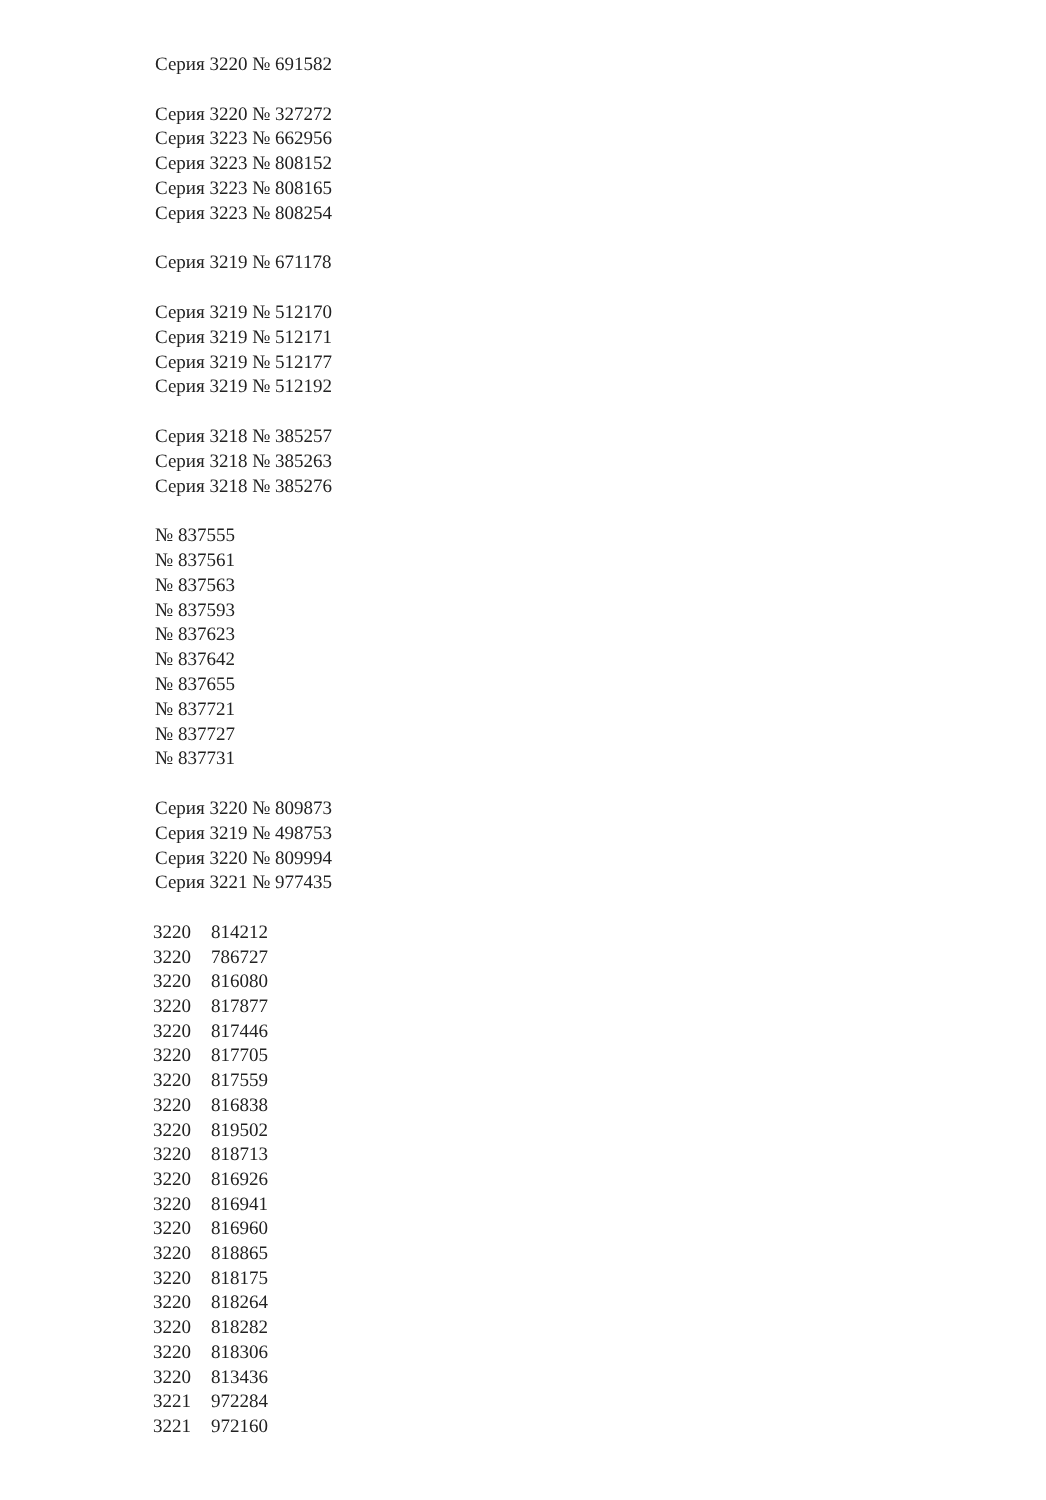Серия 3220 № 691582
Серия 3220 № 327272
Серия 3223 № 662956
Серия 3223 № 808152
Серия 3223 № 808165
Серия 3223 № 808254
Серия 3219 № 671178
Серия 3219 № 512170
Серия 3219 № 512171
Серия 3219 № 512177
Серия 3219 № 512192
Серия 3218 № 385257
Серия 3218 № 385263
Серия 3218 № 385276
№ 837555
№ 837561
№ 837563
№ 837593
№ 837623
№ 837642
№ 837655
№ 837721
№ 837727
№ 837731
Серия 3220 № 809873
Серия 3219 № 498753
Серия 3220 № 809994
Серия 3221 № 977435
| 3220 | 814212 |
| 3220 | 786727 |
| 3220 | 816080 |
| 3220 | 817877 |
| 3220 | 817446 |
| 3220 | 817705 |
| 3220 | 817559 |
| 3220 | 816838 |
| 3220 | 819502 |
| 3220 | 818713 |
| 3220 | 816926 |
| 3220 | 816941 |
| 3220 | 816960 |
| 3220 | 818865 |
| 3220 | 818175 |
| 3220 | 818264 |
| 3220 | 818282 |
| 3220 | 818306 |
| 3220 | 813436 |
| 3221 | 972284 |
| 3221 | 972160 |